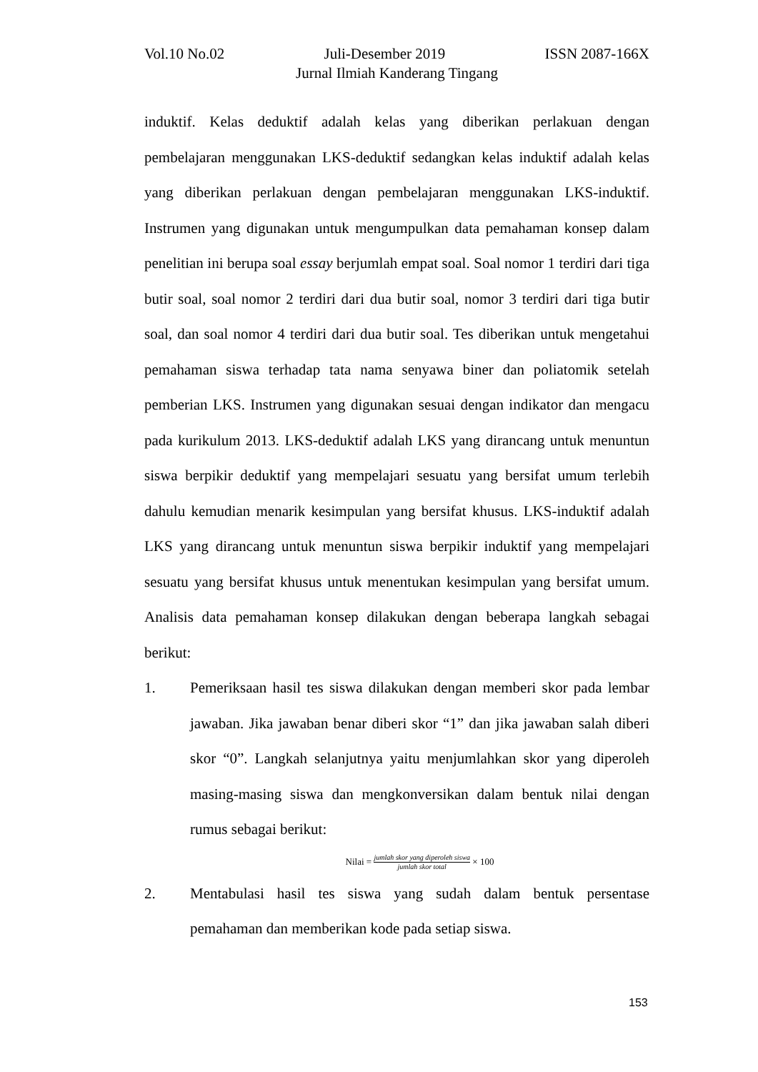Vol.10 No.02 Juli-Desember 2019 ISSN 2087-166X
Jurnal Ilmiah Kanderang Tingang
induktif. Kelas deduktif adalah kelas yang diberikan perlakuan dengan pembelajaran menggunakan LKS-deduktif sedangkan kelas induktif adalah kelas yang diberikan perlakuan dengan pembelajaran menggunakan LKS-induktif. Instrumen yang digunakan untuk mengumpulkan data pemahaman konsep dalam penelitian ini berupa soal essay berjumlah empat soal. Soal nomor 1 terdiri dari tiga butir soal, soal nomor 2 terdiri dari dua butir soal, nomor 3 terdiri dari tiga butir soal, dan soal nomor 4 terdiri dari dua butir soal. Tes diberikan untuk mengetahui pemahaman siswa terhadap tata nama senyawa biner dan poliatomik setelah pemberian LKS. Instrumen yang digunakan sesuai dengan indikator dan mengacu pada kurikulum 2013. LKS-deduktif adalah LKS yang dirancang untuk menuntun siswa berpikir deduktif yang mempelajari sesuatu yang bersifat umum terlebih dahulu kemudian menarik kesimpulan yang bersifat khusus. LKS-induktif adalah LKS yang dirancang untuk menuntun siswa berpikir induktif yang mempelajari sesuatu yang bersifat khusus untuk menentukan kesimpulan yang bersifat umum. Analisis data pemahaman konsep dilakukan dengan beberapa langkah sebagai berikut:
1. Pemeriksaan hasil tes siswa dilakukan dengan memberi skor pada lembar jawaban. Jika jawaban benar diberi skor “1” dan jika jawaban salah diberi skor “0”. Langkah selanjutnya yaitu menjumlahkan skor yang diperoleh masing-masing siswa dan mengkonversikan dalam bentuk nilai dengan rumus sebagai berikut:
Nilai = jumlah skor yang diperoleh siswa jumlah skor total × 100
2. Mentabulasi hasil tes siswa yang sudah dalam bentuk persentase pemahaman dan memberikan kode pada setiap siswa.
153